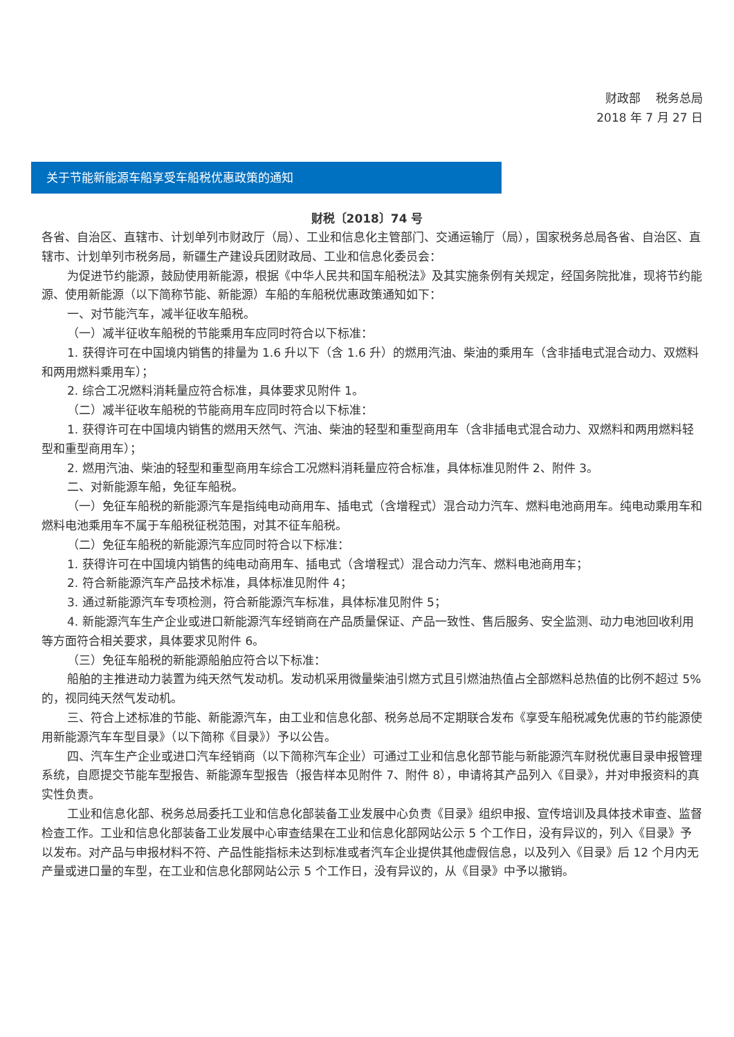财政部　 税务总局
2018 年 7 月 27 日
关于节能新能源车船享受车船税优惠政策的通知
财税〔2018〕74 号
各省、自治区、直辖市、计划单列市财政厅（局）、工业和信息化主管部门、交通运输厅（局），国家税务总局各省、自治区、直辖市、计划单列市税务局，新疆生产建设兵团财政局、工业和信息化委员会：
为促进节约能源，鼓励使用新能源，根据《中华人民共和国车船税法》及其实施条例有关规定，经国务院批准，现将节约能源、使用新能源（以下简称节能、新能源）车船的车船税优惠政策通知如下：
一、对节能汽车，减半征收车船税。
（一）减半征收车船税的节能乘用车应同时符合以下标准：
1. 获得许可在中国境内销售的排量为 1.6 升以下（含 1.6 升）的燃用汽油、柴油的乘用车（含非插电式混合动力、双燃料和两用燃料乘用车）；
2. 综合工况燃料消耗量应符合标准，具体要求见附件 1。
（二）减半征收车船税的节能商用车应同时符合以下标准：
1. 获得许可在中国境内销售的燃用天然气、汽油、柴油的轻型和重型商用车（含非插电式混合动力、双燃料和两用燃料轻型和重型商用车）；
2. 燃用汽油、柴油的轻型和重型商用车综合工况燃料消耗量应符合标准，具体标准见附件 2、附件 3。
二、对新能源车船，免征车船税。
（一）免征车船税的新能源汽车是指纯电动商用车、插电式（含增程式）混合动力汽车、燃料电池商用车。纯电动乘用车和燃料电池乘用车不属于车船税征税范围，对其不征车船税。
（二）免征车船税的新能源汽车应同时符合以下标准：
1. 获得许可在中国境内销售的纯电动商用车、插电式（含增程式）混合动力汽车、燃料电池商用车；
2. 符合新能源汽车产品技术标准，具体标准见附件 4；
3. 通过新能源汽车专项检测，符合新能源汽车标准，具体标准见附件 5；
4. 新能源汽车生产企业或进口新能源汽车经销商在产品质量保证、产品一致性、售后服务、安全监测、动力电池回收利用等方面符合相关要求，具体要求见附件 6。
（三）免征车船税的新能源船舶应符合以下标准：
船舶的主推进动力装置为纯天然气发动机。发动机采用微量柴油引燃方式且引燃油热值占全部燃料总热值的比例不超过 5%的，视同纯天然气发动机。
三、符合上述标准的节能、新能源汽车，由工业和信息化部、税务总局不定期联合发布《享受车船税减免优惠的节约能源使用新能源汽车车型目录》（以下简称《目录》）予以公告。
四、汽车生产企业或进口汽车经销商（以下简称汽车企业）可通过工业和信息化部节能与新能源汽车财税优惠目录申报管理系统，自愿提交节能车型报告、新能源车型报告（报告样本见附件 7、附件 8），申请将其产品列入《目录》，并对申报资料的真实性负责。
工业和信息化部、税务总局委托工业和信息化部装备工业发展中心负责《目录》组织申报、宣传培训及具体技术审查、监督检查工作。工业和信息化部装备工业发展中心审查结果在工业和信息化部网站公示 5 个工作日，没有异议的，列入《目录》予以发布。对产品与申报材料不符、产品性能指标未达到标准或者汽车企业提供其他虚假信息，以及列入《目录》后 12 个月内无产量或进口量的车型，在工业和信息化部网站公示 5 个工作日，没有异议的，从《目录》中予以撤销。